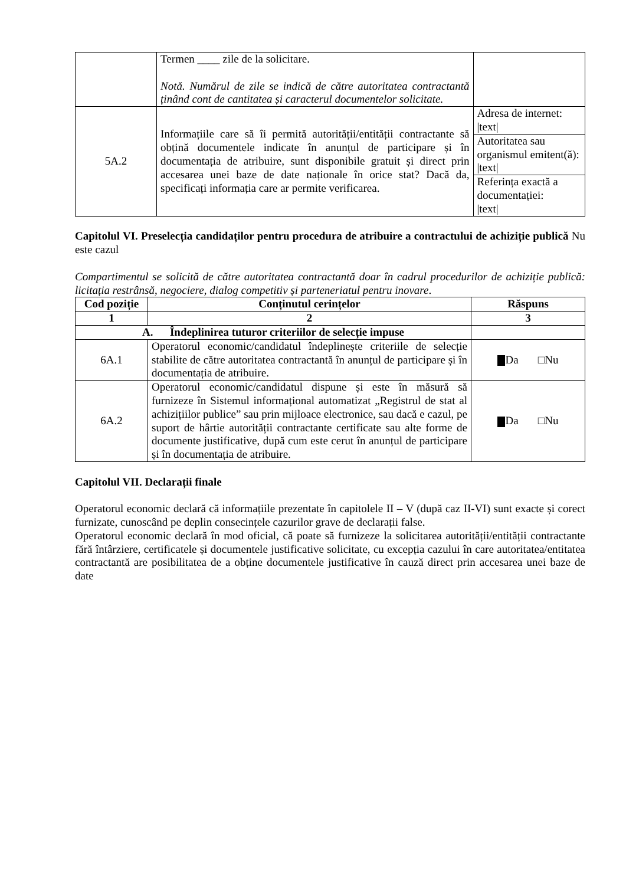| | Termen ____ zile de la solicitare. Notă. Numărul de zile se indică de către autoritatea contractantă ținând cont de cantitatea și caracterul documentelor solicitate. | |
| 5A.2 | Informațiile care să îi permită autorității/entității contractante să obțină documentele indicate în anunțul de participare și în documentația de atribuire, sunt disponibile gratuit și direct prin accesarea unei baze de date naționale în orice stat? Dacă da, specificați informația care ar permite verificarea. | Adresa de internet: /text/ |
| | | Autoritatea sau organismul emitent(ă): /text/ |
| | | Referința exactă a documentației: /text/ |
Capitolul VI. Preselecția candidaților pentru procedura de atribuire a contractului de achiziție publică Nu este cazul
Compartimentul se solicită de către autoritatea contractantă doar în cadrul procedurilor de achiziție publică: licitația restrânsă, negociere, dialog competitiv și parteneriatul pentru inovare.
| Cod poziție | Conținutul cerințelor | Răspuns |
| --- | --- | --- |
| 1 | 2 | 3 |
| A. Îndeplinirea tuturor criteriilor de selecție impuse | | |
| 6A.1 | Operatorul economic/candidatul îndeplinește criteriile de selecție stabilite de către autoritatea contractantă în anunțul de participare și în documentația de atribuire. | Da □Nu |
| 6A.2 | Operatorul economic/candidatul dispune și este în măsură să furnizeze în Sistemul informațional automatizat „Registrul de stat al achizițiilor publice” sau prin mijloace electronice, sau dacă e cazul, pe suport de hârtie autorității contractante certificate sau alte forme de documente justificative, după cum este cerut în anunțul de participare și în documentația de atribuire. | Da □Nu |
Capitolul VII. Declarații finale
Operatorul economic declară că informațiile prezentate în capitolele II – V (după caz II-VI) sunt exacte și corect furnizate, cunoscând pe deplin consecințele cazurilor grave de declarații false.
Operatorul economic declară în mod oficial, că poate să furnizeze la solicitarea autorității/entității contractante fără întârziere, certificatele și documentele justificative solicitate, cu excepția cazului în care autoritatea/entitatea contractantă are posibilitatea de a obține documentele justificative în cauză direct prin accesarea unei baze de date